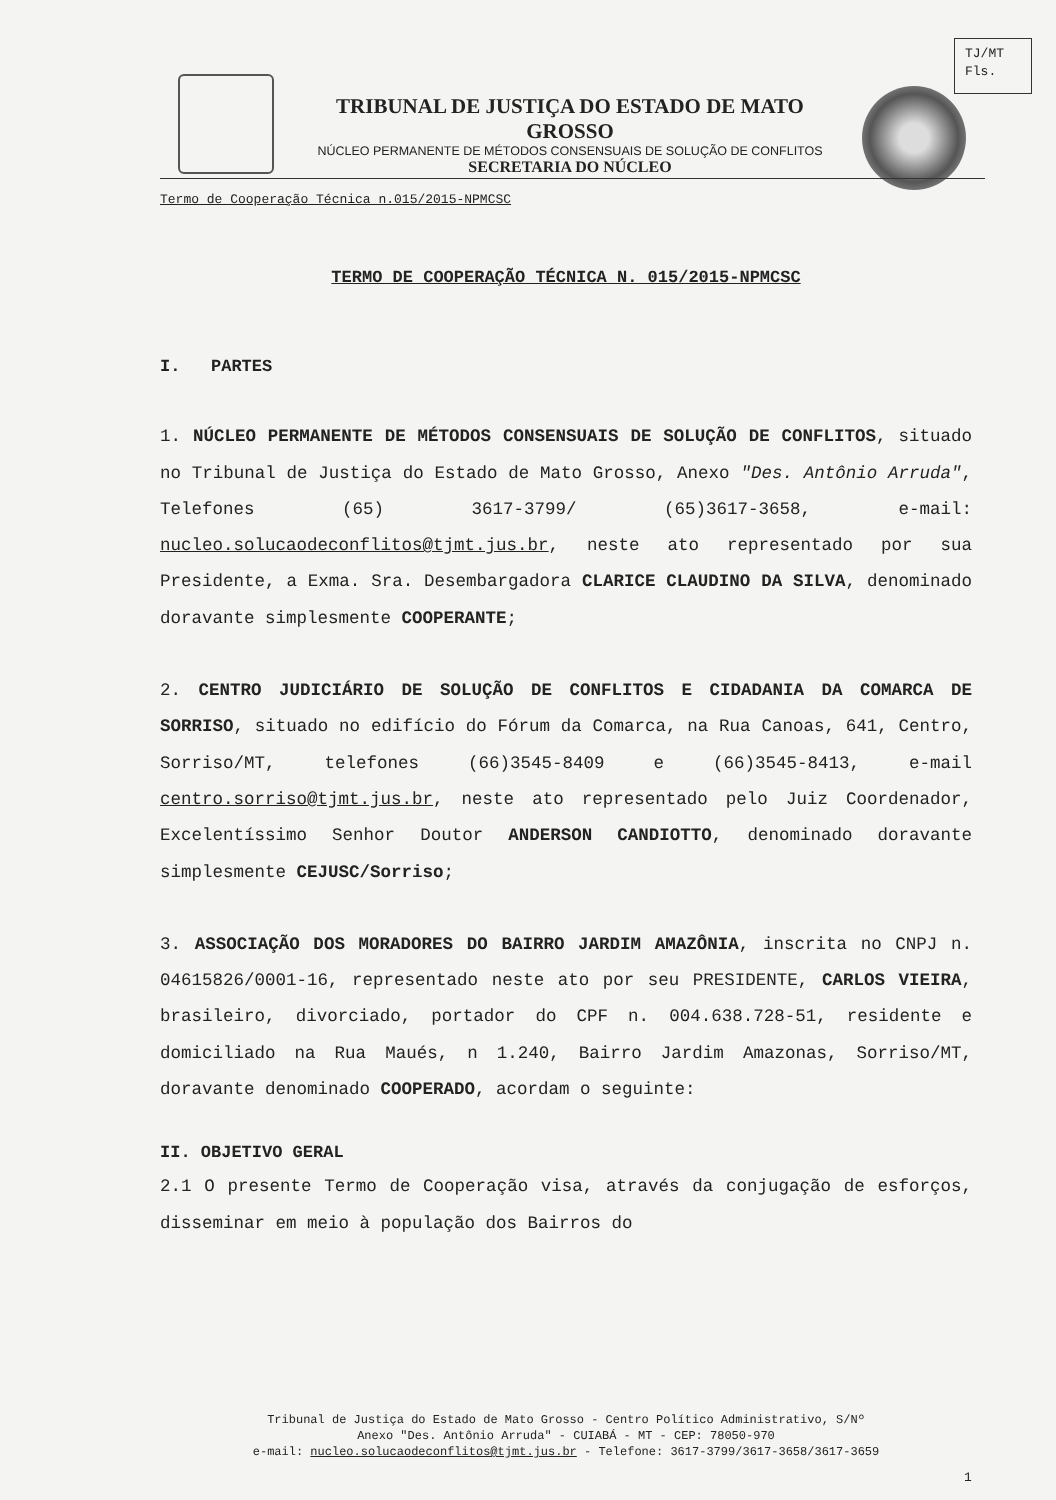TJ/MT
Fls.
TRIBUNAL DE JUSTIÇA DO ESTADO DE MATO GROSSO
NÚCLEO PERMANENTE DE MÉTODOS CONSENSUAIS DE SOLUÇÃO DE CONFLITOS
SECRETARIA DO NÚCLEO
Termo de Cooperação Técnica n.015/2015-NPMCSC
TERMO DE COOPERAÇÃO TÉCNICA N. 015/2015-NPMCSC
I. PARTES
1. NÚCLEO PERMANENTE DE MÉTODOS CONSENSUAIS DE SOLUÇÃO DE CONFLITOS, situado no Tribunal de Justiça do Estado de Mato Grosso, Anexo "Des. Antônio Arruda", Telefones (65) 3617-3799/ (65)3617-3658, e-mail: nucleo.solucaodeconflitos@tjmt.jus.br, neste ato representado por sua Presidente, a Exma. Sra. Desembargadora CLARICE CLAUDINO DA SILVA, denominado doravante simplesmente COOPERANTE;
2. CENTRO JUDICIÁRIO DE SOLUÇÃO DE CONFLITOS E CIDADANIA DA COMARCA DE SORRISO, situado no edifício do Fórum da Comarca, na Rua Canoas, 641, Centro, Sorriso/MT, telefones (66)3545-8409 e (66)3545-8413, e-mail centro.sorriso@tjmt.jus.br, neste ato representado pelo Juiz Coordenador, Excelentíssimo Senhor Doutor ANDERSON CANDIOTTO, denominado doravante simplesmente CEJUSC/Sorriso;
3. ASSOCIAÇÃO DOS MORADORES DO BAIRRO JARDIM AMAZÔNIA, inscrita no CNPJ n. 04615826/0001-16, representado neste ato por seu PRESIDENTE, CARLOS VIEIRA, brasileiro, divorciado, portador do CPF n. 004.638.728-51, residente e domiciliado na Rua Maués, n 1.240, Bairro Jardim Amazonas, Sorriso/MT, doravante denominado COOPERADO, acordam o seguinte:
II. OBJETIVO GERAL
2.1 O presente Termo de Cooperação visa, através da conjugação de esforços, disseminar em meio à população dos Bairros do
Tribunal de Justiça do Estado de Mato Grosso - Centro Político Administrativo, S/Nº
Anexo "Des. Antônio Arruda" - CUIABÁ - MT - CEP: 78050-970
e-mail: nucleo.solucaodeconflitos@tjmt.jus.br - Telefone: 3617-3799/3617-3658/3617-3659
1